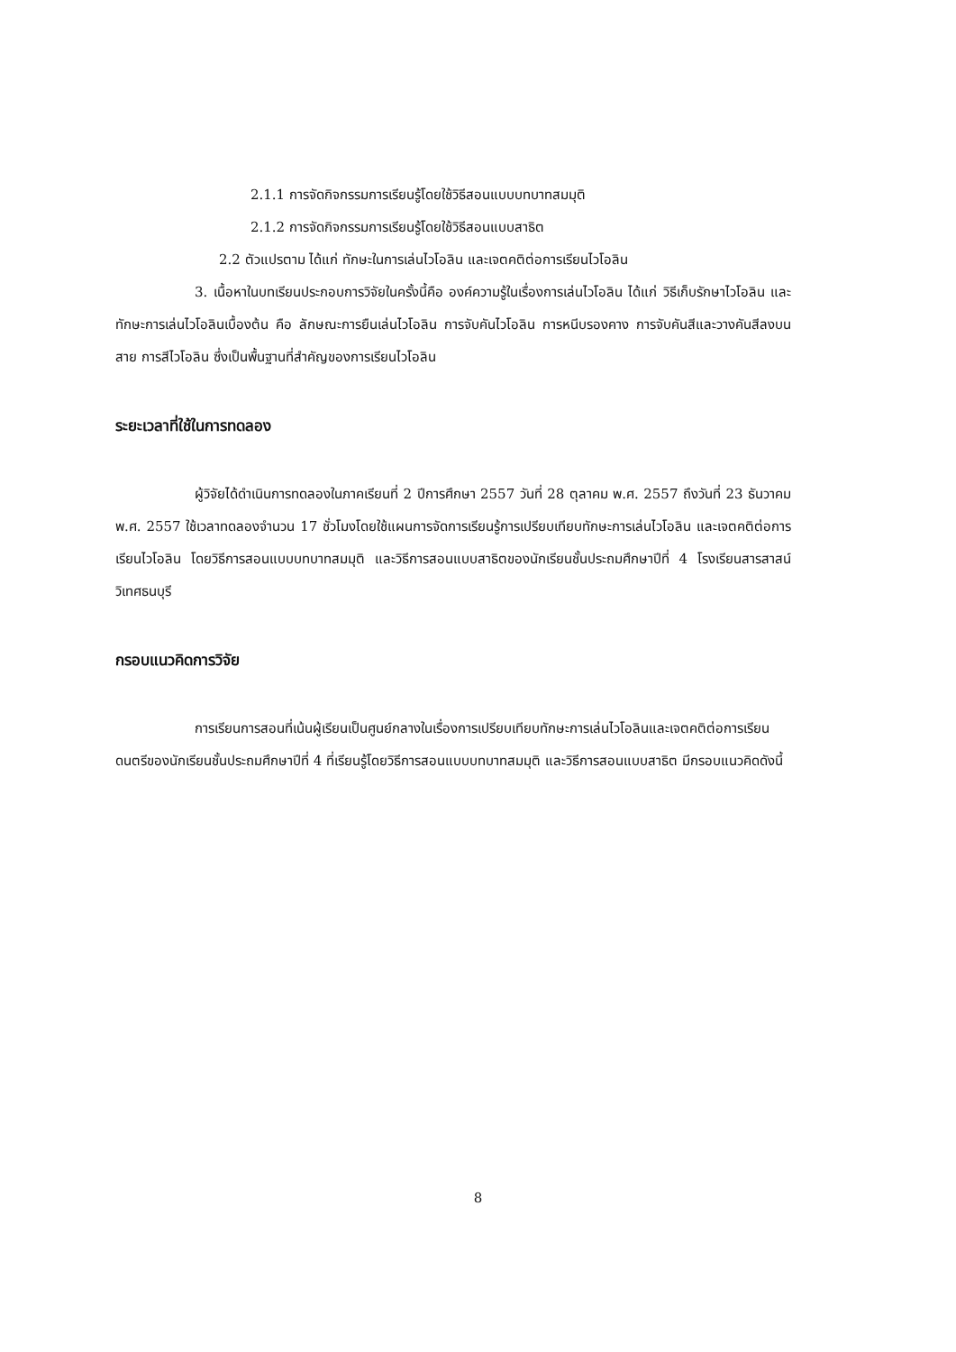2.1.1 การจัดกิจกรรมการเรียนรู้โดยใช้วิธีสอนแบบบทบาทสมมุติ
2.1.2 การจัดกิจกรรมการเรียนรู้โดยใช้วิธีสอนแบบสาธิต
2.2 ตัวแปรตาม ได้แก่ ทักษะในการเล่นไวโอลิน และเจตคติต่อการเรียนไวโอลิน
3. เนื้อหาในบทเรียนประกอบการวิจัยในครั้งนี้คือ องค์ความรู้ในเรื่องการเล่นไวโอลิน ได้แก่ วิธีเก็บรักษาไวโอลิน และทักษะการเล่นไวโอลินเบื้องต้น คือ ลักษณะการยืนเล่นไวโอลิน การจับคันไวโอลิน การหนีบรองคาง การจับคันสีและวางคันสีลงบนสาย การสีไวโอลิน ซึ่งเป็นพื้นฐานที่สำคัญของการเรียนไวโอลิน
ระยะเวลาที่ใช้ในการทดลอง
ผู้วิจัยได้ดำเนินการทดลองในภาคเรียนที่ 2 ปีการศึกษา 2557 วันที่ 28 ตุลาคม พ.ศ. 2557 ถึงวันที่ 23 ธันวาคม พ.ศ. 2557 ใช้เวลาทดลองจำนวน 17 ชั่วโมงโดยใช้แผนการจัดการเรียนรู้การเปรียบเทียบทักษะการเล่นไวโอลิน และเจตคติต่อการเรียนไวโอลิน โดยวิธีการสอนแบบบทบาทสมมุติ และวิธีการสอนแบบสาธิตของนักเรียนชั้นประถมศึกษาปีที่ 4 โรงเรียนสารสาสน์วิเทศธนบุรี
กรอบแนวคิดการวิจัย
การเรียนการสอนที่เน้นผู้เรียนเป็นศูนย์กลางในเรื่องการเปรียบเทียบทักษะการเล่นไวโอลินและเจตคติต่อการเรียนดนตรีของนักเรียนชั้นประถมศึกษาปีที่ 4 ที่เรียนรู้โดยวิธีการสอนแบบบทบาทสมมุติ และวิธีการสอนแบบสาธิต มีกรอบแนวคิดดังนี้
8